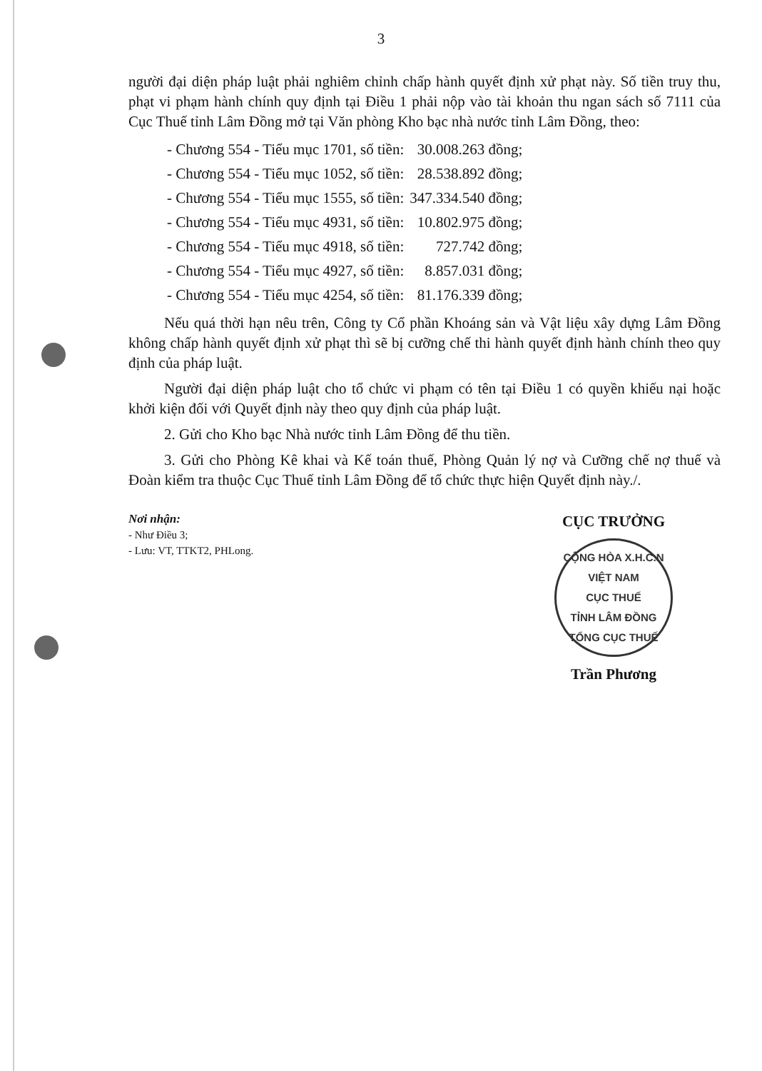3
người đại diện pháp luật phải nghiêm chỉnh chấp hành quyết định xử phạt này. Số tiền truy thu, phạt vi phạm hành chính quy định tại Điều 1 phải nộp vào tài khoản thu ngan sách số 7111 của Cục Thuế tỉnh Lâm Đồng mở tại Văn phòng Kho bạc nhà nước tỉnh Lâm Đồng, theo:
| - Chương 554 - Tiểu mục 1701, số tiền: | 30.008.263 đồng; |
| - Chương 554 - Tiểu mục 1052, số tiền: | 28.538.892 đồng; |
| - Chương 554 - Tiểu mục 1555, số tiền: | 347.334.540 đồng; |
| - Chương 554 - Tiểu mục 4931, số tiền: | 10.802.975 đồng; |
| - Chương 554 - Tiểu mục 4918, số tiền: | 727.742 đồng; |
| - Chương 554 - Tiểu mục 4927, số tiền: | 8.857.031 đồng; |
| - Chương 554 - Tiểu mục 4254, số tiền: | 81.176.339 đồng; |
Nếu quá thời hạn nêu trên, Công ty Cổ phần Khoáng sản và Vật liệu xây dựng Lâm Đồng không chấp hành quyết định xử phạt thì sẽ bị cưỡng chế thi hành quyết định hành chính theo quy định của pháp luật.
Người đại diện pháp luật cho tổ chức vi phạm có tên tại Điều 1 có quyền khiếu nại hoặc khởi kiện đối với Quyết định này theo quy định của pháp luật.
2. Gửi cho Kho bạc Nhà nước tỉnh Lâm Đồng để thu tiền.
3. Gửi cho Phòng Kê khai và Kế toán thuế, Phòng Quản lý nợ và Cưỡng chế nợ thuế và Đoàn kiểm tra thuộc Cục Thuế tỉnh Lâm Đồng để tổ chức thực hiện Quyết định này./.
Nơi nhận:
- Như Điều 3;
- Lưu: VT, TTKT2, PHLong.
CỤC TRƯỞNG
CỘNG HÒA X.H.C.N VIỆT NAM
CỤC THUẾ
TỈNH LÂM ĐỒNG
TỔNG CỤC THUẾ
Trần Phương